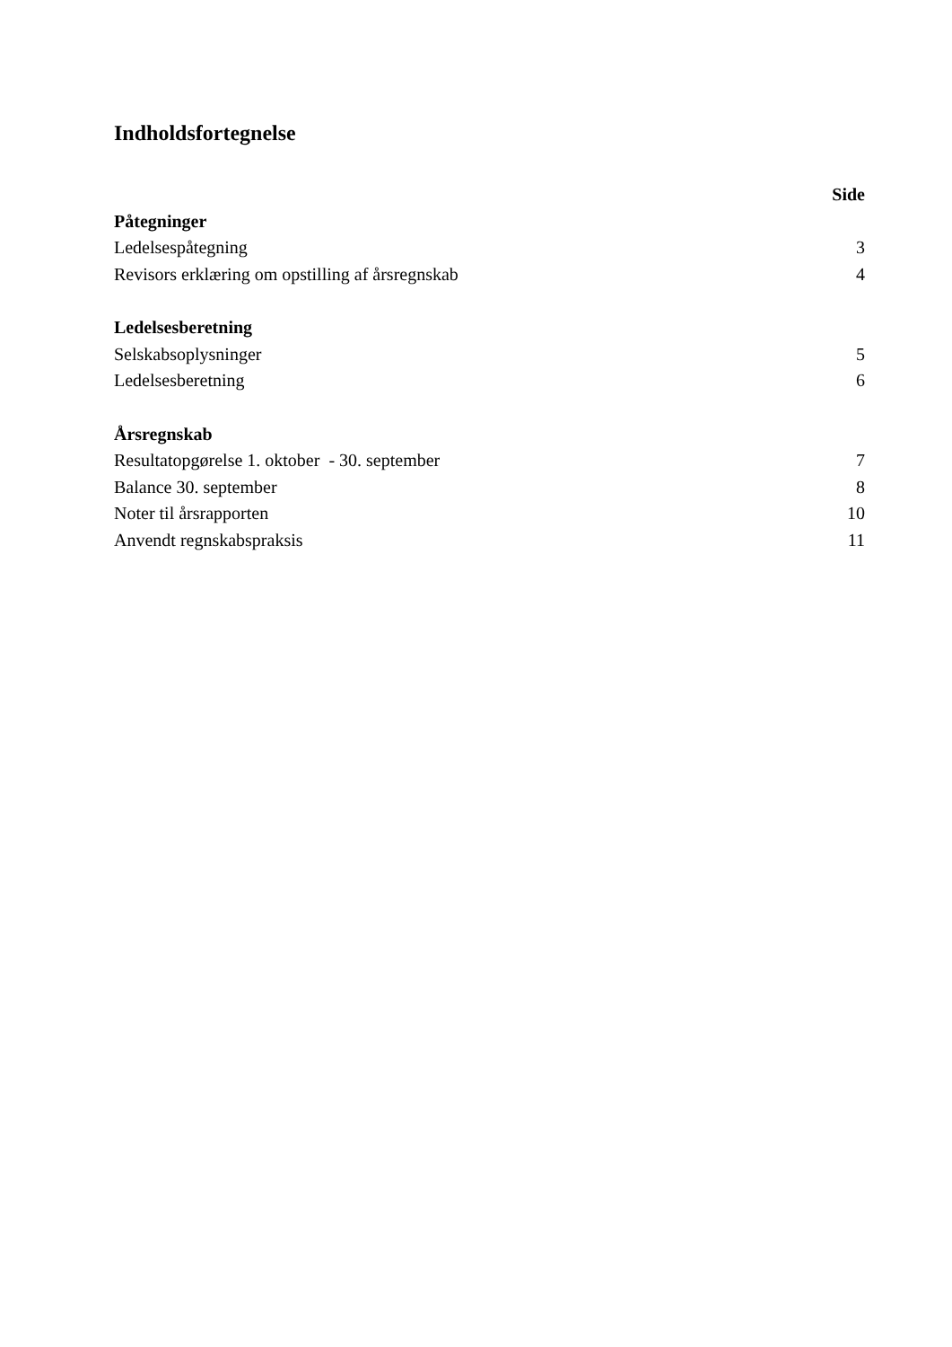Indholdsfortegnelse
| | Side |
| Påtegninger | |
| Ledelsespåtegning | 3 |
| Revisors erklæring om opstilling af årsregnskab | 4 |
| Ledelsesberetning | |
| Selskabsoplysninger | 5 |
| Ledelsesberetning | 6 |
| Årsregnskab | |
| Resultatopgørelse 1. oktober - 30. september | 7 |
| Balance 30. september | 8 |
| Noter til årsrapporten | 10 |
| Anvendt regnskabspraksis | 11 |